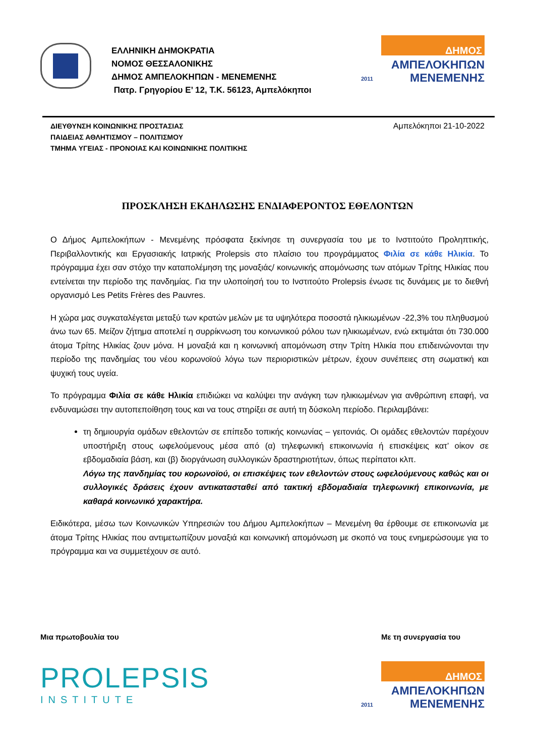ΕΛΛΗΝΙΚΗ ΔΗΜΟΚΡΑΤΙΑ
ΝΟΜΟΣ ΘΕΣΣΑΛΟΝΙΚΗΣ
ΔΗΜΟΣ ΑΜΠΕΛΟΚΗΠΩΝ - ΜΕΝΕΜΕΝΗΣ
Πατρ. Γρηγορίου Ε’ 12, Τ.Κ. 56123, Αμπελόκηποι
ΔΗΜΟΣ
ΑΜΠΕΛΟΚΗΠΩΝ
ΜΕΝΕΜΕΝΗΣ
2011
ΔΙΕΥΘΥΝΣΗ ΚΟΙΝΩΝΙΚΗΣ ΠΡΟΣΤΑΣΙΑΣ
ΠΑΙΔΕΙΑΣ ΑΘΛΗΤΙΣΜΟΥ – ΠΟΛΙΤΙΣΜΟΥ
ΤΜΗΜΑ ΥΓΕΙΑΣ - ΠΡΟΝΟΙΑΣ ΚΑΙ ΚΟΙΝΩΝΙΚΗΣ ΠΟΛΙΤΙΚΗΣ
Αμπελόκηποι 21-10-2022
ΠΡΟΣΚΛΗΣΗ ΕΚΔΗΛΩΣΗΣ ΕΝΔΙΑΦΕΡΟΝΤΟΣ ΕΘΕΛΟΝΤΩΝ
Ο Δήμος Αμπελοκήπων - Μενεμένης πρόσφατα ξεκίνησε τη συνεργασία του με το Ινστιτούτο Προληπτικής, Περιβαλλοντικής και Εργασιακής Ιατρικής Prolepsis στο πλαίσιο του προγράμματος Φιλία σε κάθε Ηλικία. Το πρόγραμμα έχει σαν στόχο την καταπολέμηση της μοναξιάς/ κοινωνικής απομόνωσης των ατόμων Τρίτης Ηλικίας που εντείνεται την περίοδο της πανδημίας. Για την υλοποίησή του το Ινστιτούτο Prolepsis ένωσε τις δυνάμεις με το διεθνή οργανισμό Les Petits Frères des Pauvres.
Η χώρα μας συγκαταλέγεται μεταξύ των κρατών μελών με τα υψηλότερα ποσοστά ηλικιωμένων -22,3% του πληθυσμού άνω των 65. Μείζον ζήτημα αποτελεί η συρρίκνωση του κοινωνικού ρόλου των ηλικιωμένων, ενώ εκτιμάται ότι 730.000 άτομα Τρίτης Ηλικίας ζουν μόνα. Η μοναξιά και η κοινωνική απομόνωση στην Τρίτη Ηλικία που επιδεινώνονται την περίοδο της πανδημίας του νέου κορωνοϊού λόγω των περιοριστικών μέτρων, έχουν συνέπειες στη σωματική και ψυχική τους υγεία.
Το πρόγραμμα Φιλία σε κάθε Ηλικία επιδιώκει να καλύψει την ανάγκη των ηλικιωμένων για ανθρώπινη επαφή, να ενδυναμώσει την αυτοπεποίθηση τους και να τους στηρίξει σε αυτή τη δύσκολη περίοδο. Περιλαμβάνει:
τη δημιουργία ομάδων εθελοντών σε επίπεδο τοπικής κοινωνίας – γειτονιάς. Οι ομάδες εθελοντών παρέχουν υποστήριξη στους ωφελούμενους μέσα από (α) τηλεφωνική επικοινωνία ή επισκέψεις κατ’ οίκον σε εβδομαδιαία βάση, και (β) διοργάνωση συλλογικών δραστηριοτήτων, όπως περίπατοι κλπ.
Λόγω της πανδημίας του κορωνοϊού, οι επισκέψεις των εθελοντών στους ωφελούμενους καθώς και οι συλλογικές δράσεις έχουν αντικατασταθεί από τακτική εβδομαδιαία τηλεφωνική επικοινωνία, με καθαρά κοινωνικό χαρακτήρα.
Ειδικότερα, μέσω των Κοινωνικών Υπηρεσιών του Δήμου Αμπελοκήπων – Μενεμένη θα έρθουμε σε επικοινωνία με άτομα Τρίτης Ηλικίας που αντιμετωπίζουν μοναξιά και κοινωνική απομόνωση με σκοπό να τους ενημερώσουμε για το πρόγραμμα και να συμμετέχουν σε αυτό.
Μια πρωτοβουλία του
PROLEPSIS
INSTITUTE
Με τη συνεργασία του
ΔΗΜΟΣ
ΑΜΠΕΛΟΚΗΠΩΝ
ΜΕΝΕΜΕΝΗΣ
2011